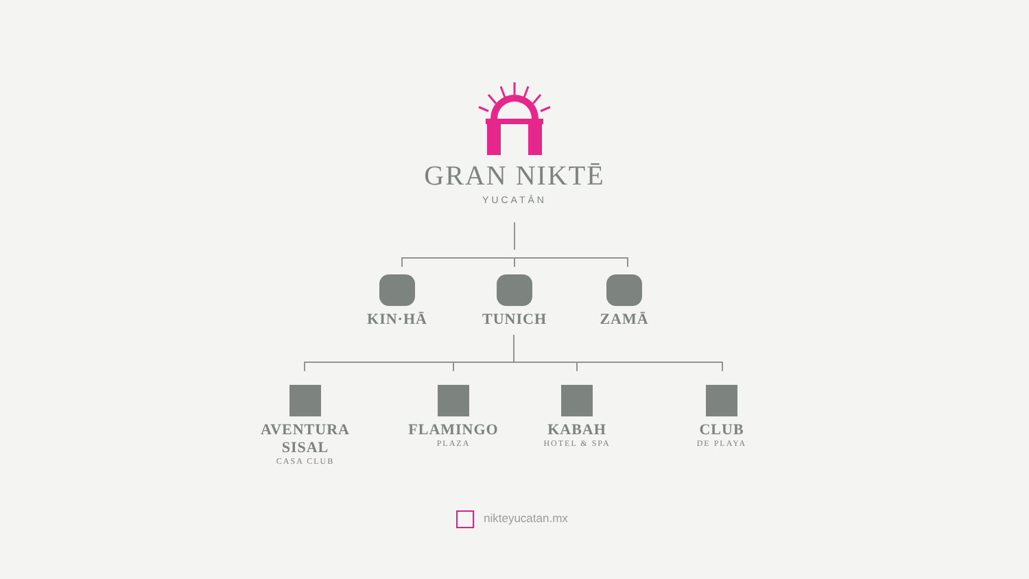GRAN NIKTĒ
YUCATĀN
KIN·HĀ TUNICH ZAMĀ
AVENTURA SISAL
CASA CLUB
FLAMINGO
PLAZA
KABAH
HOTEL & SPA
CLUB
DE PLAYA
nikteyucatan.mx